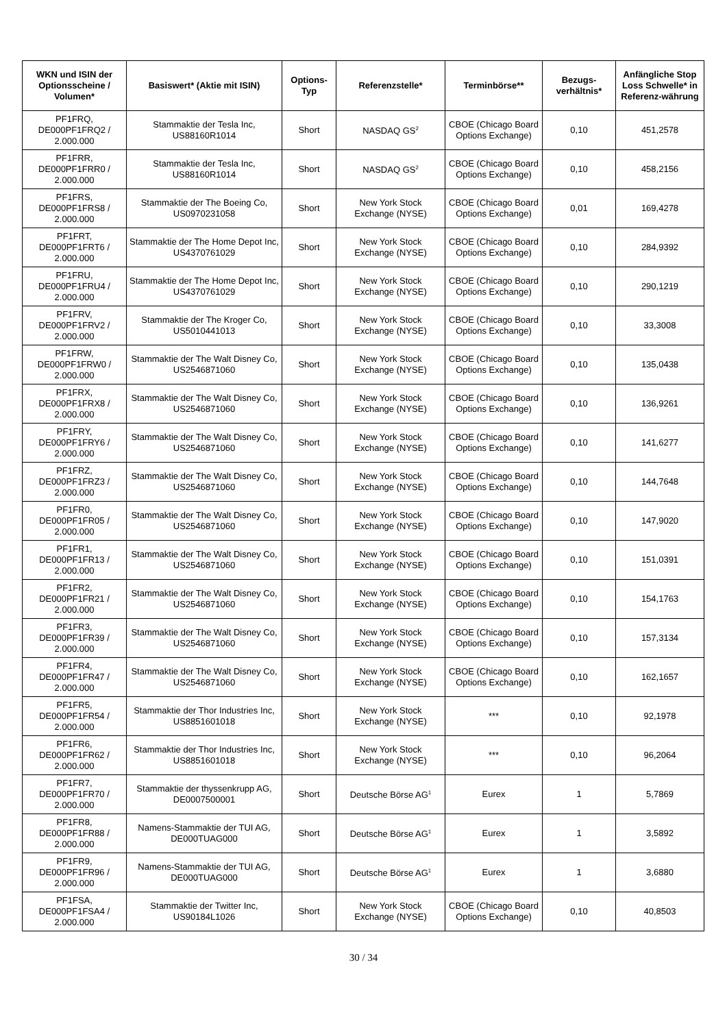| WKN und ISIN der Optionsscheine / Volumen* | Basiswert* (Aktie mit ISIN) | Options-Typ | Referenzstelle* | Terminbörse** | Bezugs-verhältnis* | Anfängliche Stop Loss Schwelle* in Referenz-währung |
| --- | --- | --- | --- | --- | --- | --- |
| PF1FRQ, DE000PF1FRQ2 / 2.000.000 | Stammaktie der Tesla Inc, US88160R1014 | Short | NASDAQ GS<sup>2</sup> | CBOE (Chicago Board Options Exchange) | 0,10 | 451,2578 |
| PF1FRR, DE000PF1FRR0 / 2.000.000 | Stammaktie der Tesla Inc, US88160R1014 | Short | NASDAQ GS<sup>2</sup> | CBOE (Chicago Board Options Exchange) | 0,10 | 458,2156 |
| PF1FRS, DE000PF1FRS8 / 2.000.000 | Stammaktie der The Boeing Co, US0970231058 | Short | New York Stock Exchange (NYSE) | CBOE (Chicago Board Options Exchange) | 0,01 | 169,4278 |
| PF1FRT, DE000PF1FRT6 / 2.000.000 | Stammaktie der The Home Depot Inc, US4370761029 | Short | New York Stock Exchange (NYSE) | CBOE (Chicago Board Options Exchange) | 0,10 | 284,9392 |
| PF1FRU, DE000PF1FRU4 / 2.000.000 | Stammaktie der The Home Depot Inc, US4370761029 | Short | New York Stock Exchange (NYSE) | CBOE (Chicago Board Options Exchange) | 0,10 | 290,1219 |
| PF1FRV, DE000PF1FRV2 / 2.000.000 | Stammaktie der The Kroger Co, US5010441013 | Short | New York Stock Exchange (NYSE) | CBOE (Chicago Board Options Exchange) | 0,10 | 33,3008 |
| PF1FRW, DE000PF1FRW0 / 2.000.000 | Stammaktie der The Walt Disney Co, US2546871060 | Short | New York Stock Exchange (NYSE) | CBOE (Chicago Board Options Exchange) | 0,10 | 135,0438 |
| PF1FRX, DE000PF1FRX8 / 2.000.000 | Stammaktie der The Walt Disney Co, US2546871060 | Short | New York Stock Exchange (NYSE) | CBOE (Chicago Board Options Exchange) | 0,10 | 136,9261 |
| PF1FRY, DE000PF1FRY6 / 2.000.000 | Stammaktie der The Walt Disney Co, US2546871060 | Short | New York Stock Exchange (NYSE) | CBOE (Chicago Board Options Exchange) | 0,10 | 141,6277 |
| PF1FRZ, DE000PF1FRZ3 / 2.000.000 | Stammaktie der The Walt Disney Co, US2546871060 | Short | New York Stock Exchange (NYSE) | CBOE (Chicago Board Options Exchange) | 0,10 | 144,7648 |
| PF1FR0, DE000PF1FR05 / 2.000.000 | Stammaktie der The Walt Disney Co, US2546871060 | Short | New York Stock Exchange (NYSE) | CBOE (Chicago Board Options Exchange) | 0,10 | 147,9020 |
| PF1FR1, DE000PF1FR13 / 2.000.000 | Stammaktie der The Walt Disney Co, US2546871060 | Short | New York Stock Exchange (NYSE) | CBOE (Chicago Board Options Exchange) | 0,10 | 151,0391 |
| PF1FR2, DE000PF1FR21 / 2.000.000 | Stammaktie der The Walt Disney Co, US2546871060 | Short | New York Stock Exchange (NYSE) | CBOE (Chicago Board Options Exchange) | 0,10 | 154,1763 |
| PF1FR3, DE000PF1FR39 / 2.000.000 | Stammaktie der The Walt Disney Co, US2546871060 | Short | New York Stock Exchange (NYSE) | CBOE (Chicago Board Options Exchange) | 0,10 | 157,3134 |
| PF1FR4, DE000PF1FR47 / 2.000.000 | Stammaktie der The Walt Disney Co, US2546871060 | Short | New York Stock Exchange (NYSE) | CBOE (Chicago Board Options Exchange) | 0,10 | 162,1657 |
| PF1FR5, DE000PF1FR54 / 2.000.000 | Stammaktie der Thor Industries Inc, US8851601018 | Short | New York Stock Exchange (NYSE) | *** | 0,10 | 92,1978 |
| PF1FR6, DE000PF1FR62 / 2.000.000 | Stammaktie der Thor Industries Inc, US8851601018 | Short | New York Stock Exchange (NYSE) | *** | 0,10 | 96,2064 |
| PF1FR7, DE000PF1FR70 / 2.000.000 | Stammaktie der thyssenkrupp AG, DE0007500001 | Short | Deutsche Börse AG<sup>1</sup> | Eurex | 1 | 5,7869 |
| PF1FR8, DE000PF1FR88 / 2.000.000 | Namens-Stammaktie der TUI AG, DE000TUAG000 | Short | Deutsche Börse AG<sup>1</sup> | Eurex | 1 | 3,5892 |
| PF1FR9, DE000PF1FR96 / 2.000.000 | Namens-Stammaktie der TUI AG, DE000TUAG000 | Short | Deutsche Börse AG<sup>1</sup> | Eurex | 1 | 3,6880 |
| PF1FSA, DE000PF1FSA4 / 2.000.000 | Stammaktie der Twitter Inc, US90184L1026 | Short | New York Stock Exchange (NYSE) | CBOE (Chicago Board Options Exchange) | 0,10 | 40,8503 |
30 / 34